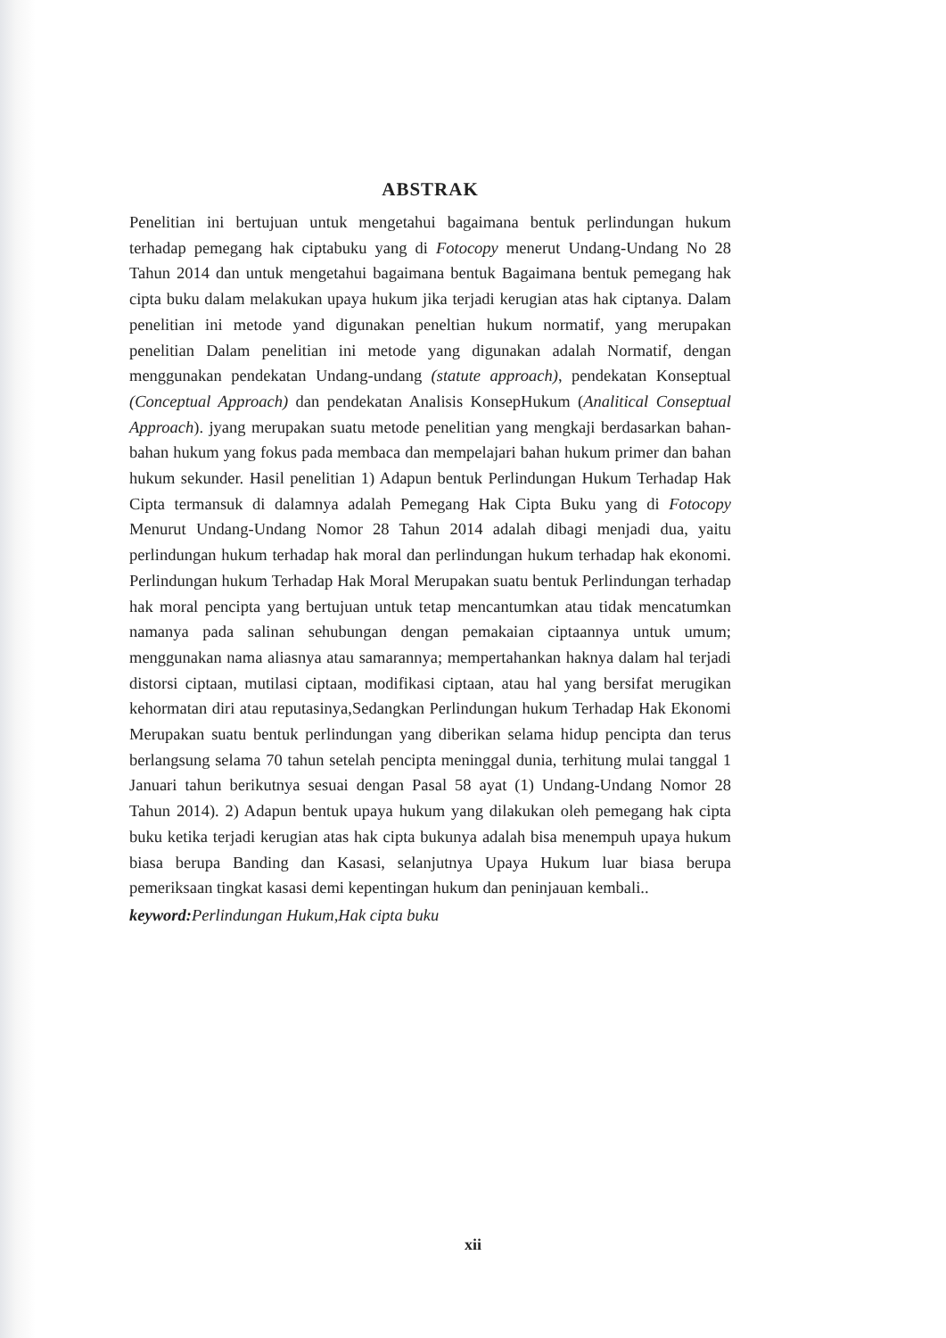ABSTRAK
Penelitian ini bertujuan untuk mengetahui bagaimana bentuk perlindungan hukum terhadap pemegang hak ciptabuku yang di Fotocopy menerut Undang-Undang No 28 Tahun 2014 dan untuk mengetahui bagaimana bentuk Bagaimana bentuk pemegang hak cipta buku dalam melakukan upaya hukum jika terjadi kerugian atas hak ciptanya. Dalam penelitian ini metode yand digunakan peneltian hukum normatif, yang merupakan penelitian Dalam penelitian ini metode yang digunakan adalah Normatif, dengan menggunakan pendekatan Undang-undang (statute approach), pendekatan Konseptual (Conceptual Approach) dan pendekatan Analisis KonsepHukum (Analitical Conseptual Approach). jyang merupakan suatu metode penelitian yang mengkaji berdasarkan bahan-bahan hukum yang fokus pada membaca dan mempelajari bahan hukum primer dan bahan hukum sekunder. Hasil penelitian 1) Adapun bentuk Perlindungan Hukum Terhadap Hak Cipta termansuk di dalamnya adalah Pemegang Hak Cipta Buku yang di Fotocopy Menurut Undang-Undang Nomor 28 Tahun 2014 adalah dibagi menjadi dua, yaitu perlindungan hukum terhadap hak moral dan perlindungan hukum terhadap hak ekonomi. Perlindungan hukum Terhadap Hak Moral Merupakan suatu bentuk Perlindungan terhadap hak moral pencipta yang bertujuan untuk tetap mencantumkan atau tidak mencatumkan namanya pada salinan sehubungan dengan pemakaian ciptaannya untuk umum; menggunakan nama aliasnya atau samarannya; mempertahankan haknya dalam hal terjadi distorsi ciptaan, mutilasi ciptaan, modifikasi ciptaan, atau hal yang bersifat merugikan kehormatan diri atau reputasinya,Sedangkan Perlindungan hukum Terhadap Hak Ekonomi Merupakan suatu bentuk perlindungan yang diberikan selama hidup pencipta dan terus berlangsung selama 70 tahun setelah pencipta meninggal dunia, terhitung mulai tanggal 1 Januari tahun berikutnya sesuai dengan Pasal 58 ayat (1) Undang-Undang Nomor 28 Tahun 2014). 2) Adapun bentuk upaya hukum yang dilakukan oleh pemegang hak cipta buku ketika terjadi kerugian atas hak cipta bukunya adalah bisa menempuh upaya hukum biasa berupa Banding dan Kasasi, selanjutnya Upaya Hukum luar biasa berupa pemeriksaan tingkat kasasi demi kepentingan hukum dan peninjauan kembali..
keyword: Perlindungan Hukum,Hak cipta buku
xii